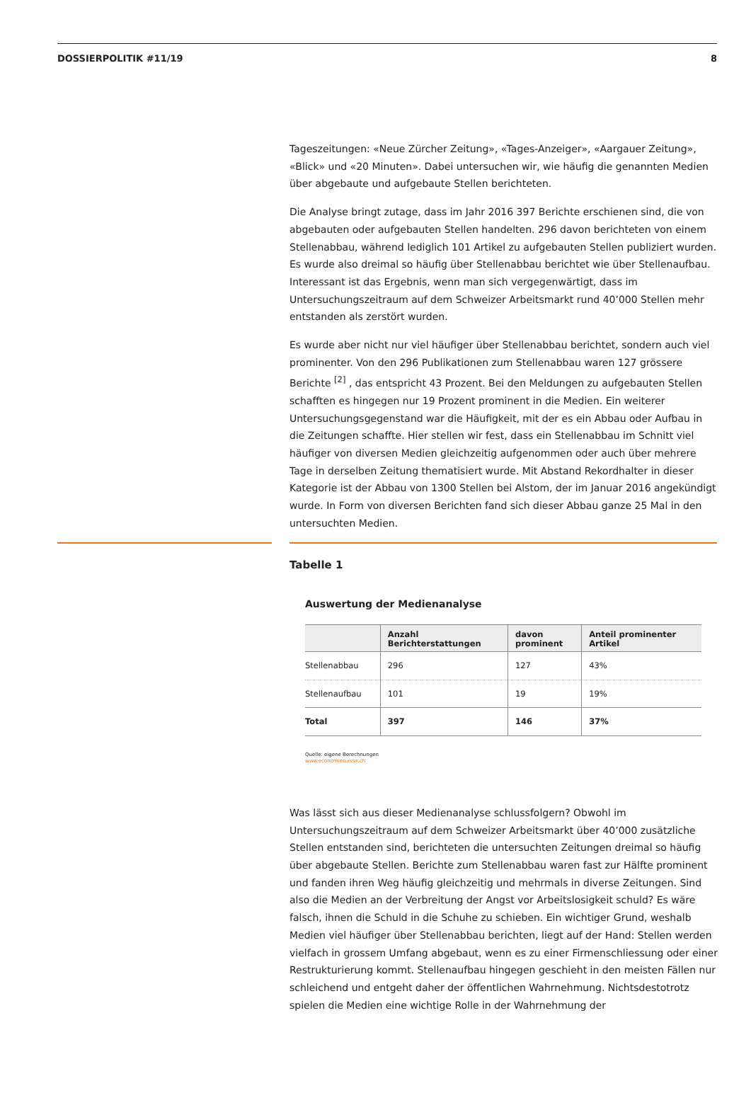DOSSIERPOLITIK #11/19 8
Tageszeitungen: «Neue Zürcher Zeitung», «Tages-Anzeiger», «Aargauer Zeitung», «Blick» und «20 Minuten». Dabei untersuchen wir, wie häufig die genannten Medien über abgebaute und aufgebaute Stellen berichteten.
Die Analyse bringt zutage, dass im Jahr 2016 397 Berichte erschienen sind, die von abgebauten oder aufgebauten Stellen handelten. 296 davon berichteten von einem Stellenabbau, während lediglich 101 Artikel zu aufgebauten Stellen publiziert wurden. Es wurde also dreimal so häufig über Stellenabbau berichtet wie über Stellenaufbau. Interessant ist das Ergebnis, wenn man sich vergegenwärtigt, dass im Untersuchungszeitraum auf dem Schweizer Arbeitsmarkt rund 40’000 Stellen mehr entstanden als zerstört wurden.
Es wurde aber nicht nur viel häufiger über Stellenabbau berichtet, sondern auch viel prominenter. Von den 296 Publikationen zum Stellenabbau waren 127 grössere Berichte <sup>[2]</sup> , das entspricht 43 Prozent. Bei den Meldungen zu aufgebauten Stellen schafften es hingegen nur 19 Prozent prominent in die Medien. Ein weiterer Untersuchungsgegenstand war die Häufigkeit, mit der es ein Abbau oder Aufbau in die Zeitungen schaffte. Hier stellen wir fest, dass ein Stellenabbau im Schnitt viel häufiger von diversen Medien gleichzeitig aufgenommen oder auch über mehrere Tage in derselben Zeitung thematisiert wurde. Mit Abstand Rekordhalter in dieser Kategorie ist der Abbau von 1300 Stellen bei Alstom, der im Januar 2016 angekündigt wurde. In Form von diversen Berichten fand sich dieser Abbau ganze 25 Mal in den untersuchten Medien.
Tabelle 1
Auswertung der Medienanalyse
| | Anzahl Berichterstattungen | davon prominent | Anteil prominenter Artikel |
| --- | --- | --- | --- |
| Stellenabbau | 296 | 127 | 43% |
| Stellenaufbau | 101 | 19 | 19% |
| Total | 397 | 146 | 37% |
Quelle: eigene Berechnungen
www.economiesuisse.ch
Was lässt sich aus dieser Medienanalyse schlussfolgern? Obwohl im Untersuchungszeitraum auf dem Schweizer Arbeitsmarkt über 40’000 zusätzliche Stellen entstanden sind, berichteten die untersuchten Zeitungen dreimal so häufig über abgebaute Stellen. Berichte zum Stellenabbau waren fast zur Hälfte prominent und fanden ihren Weg häufig gleichzeitig und mehrmals in diverse Zeitungen. Sind also die Medien an der Verbreitung der Angst vor Arbeitslosigkeit schuld? Es wäre falsch, ihnen die Schuld in die Schuhe zu schieben. Ein wichtiger Grund, weshalb Medien viel häufiger über Stellenabbau berichten, liegt auf der Hand: Stellen werden vielfach in grossem Umfang abgebaut, wenn es zu einer Firmenschliessung oder einer Restrukturierung kommt. Stellenaufbau hingegen geschieht in den meisten Fällen nur schleichend und entgeht daher der öffentlichen Wahrnehmung. Nichtsdestotrotz spielen die Medien eine wichtige Rolle in der Wahrnehmung der